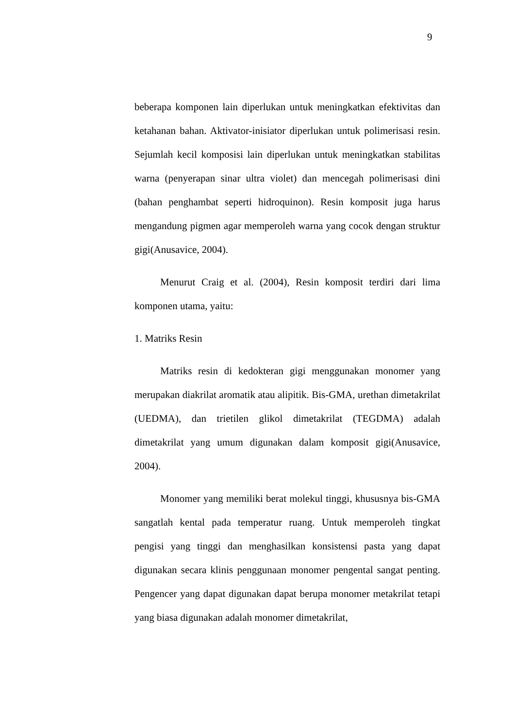9
beberapa komponen lain diperlukan untuk meningkatkan efektivitas dan ketahanan bahan. Aktivator-inisiator diperlukan untuk polimerisasi resin. Sejumlah kecil komposisi lain diperlukan untuk meningkatkan stabilitas warna (penyerapan sinar ultra violet) dan mencegah polimerisasi dini (bahan penghambat seperti hidroquinon). Resin komposit juga harus mengandung pigmen agar memperoleh warna yang cocok dengan struktur gigi(Anusavice, 2004).
Menurut Craig et al. (2004), Resin komposit terdiri dari lima komponen utama, yaitu:
1. Matriks Resin
Matriks resin di kedokteran gigi menggunakan monomer yang merupakan diakrilat aromatik atau alipitik. Bis-GMA, urethan dimetakrilat (UEDMA), dan trietilen glikol dimetakrilat (TEGDMA) adalah dimetakrilat yang umum digunakan dalam komposit gigi(Anusavice, 2004).
Monomer yang memiliki berat molekul tinggi, khususnya bis-GMA sangatlah kental pada temperatur ruang. Untuk memperoleh tingkat pengisi yang tinggi dan menghasilkan konsistensi pasta yang dapat digunakan secara klinis penggunaan monomer pengental sangat penting. Pengencer yang dapat digunakan dapat berupa monomer metakrilat tetapi yang biasa digunakan adalah monomer dimetakrilat,